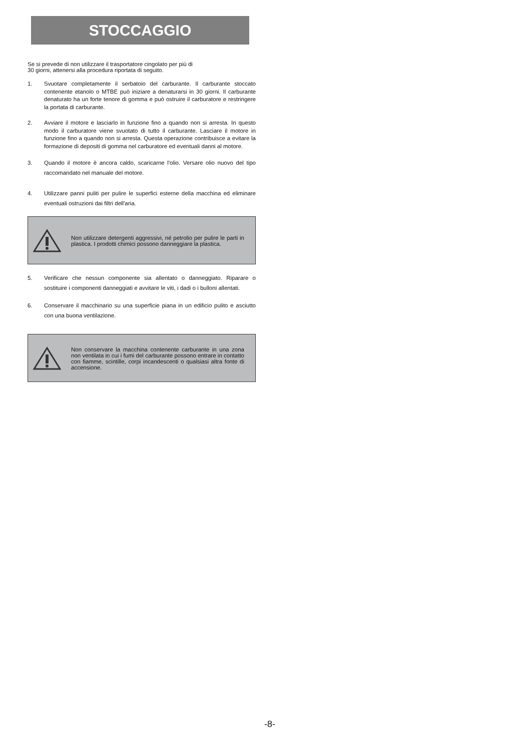STOCCAGGIO
Se si prevede di non utilizzare il trasportatore cingolato per più di
30 giorni, attenersi alla procedura riportata di seguito.
1. Svuotare completamente il serbatoio del carburante. Il carburante stoccato contenente etanolo o MTBE può iniziare a denaturarsi in 30 giorni. Il carburante denaturato ha un forte tenore di gomma e può ostruire il carburatore e restringere la portata di carburante.
2. Avviare il motore e lasciarlo in funzione fino a quando non si arresta. In questo modo il carburatore viene svuotato di tutto il carburante. Lasciare il motore in funzione fino a quando non si arresta. Questa operazione contribuisce a evitare la formazione di depositi di gomma nel carburatore ed eventuali danni al motore.
3. Quando il motore è ancora caldo, scaricarne l'olio. Versare olio nuovo del tipo raccomandato nel manuale del motore.
4. Utilizzare panni puliti per pulire le superfici esterne della macchina ed eliminare eventuali ostruzioni dai filtri dell'aria.
Non utilizzare detergenti aggressivi, né petrolio per pulire le parti in plastica. I prodotti chimici possono danneggiare la plastica.
5. Verificare che nessun componente sia allentato o danneggiato. Riparare o sostituire i componenti danneggiati e avvitare le viti, i dadi o i bulloni allentati.
6. Conservare il macchinario su una superficie piana in un edificio pulito e asciutto con una buona ventilazione.
Non conservare la macchina contenente carburante in una zona non ventilata in cui i fumi del carburante possono entrare in contatto con fiamme, scintille, corpi incandescenti o qualsiasi altra fonte di accensione.
-8-